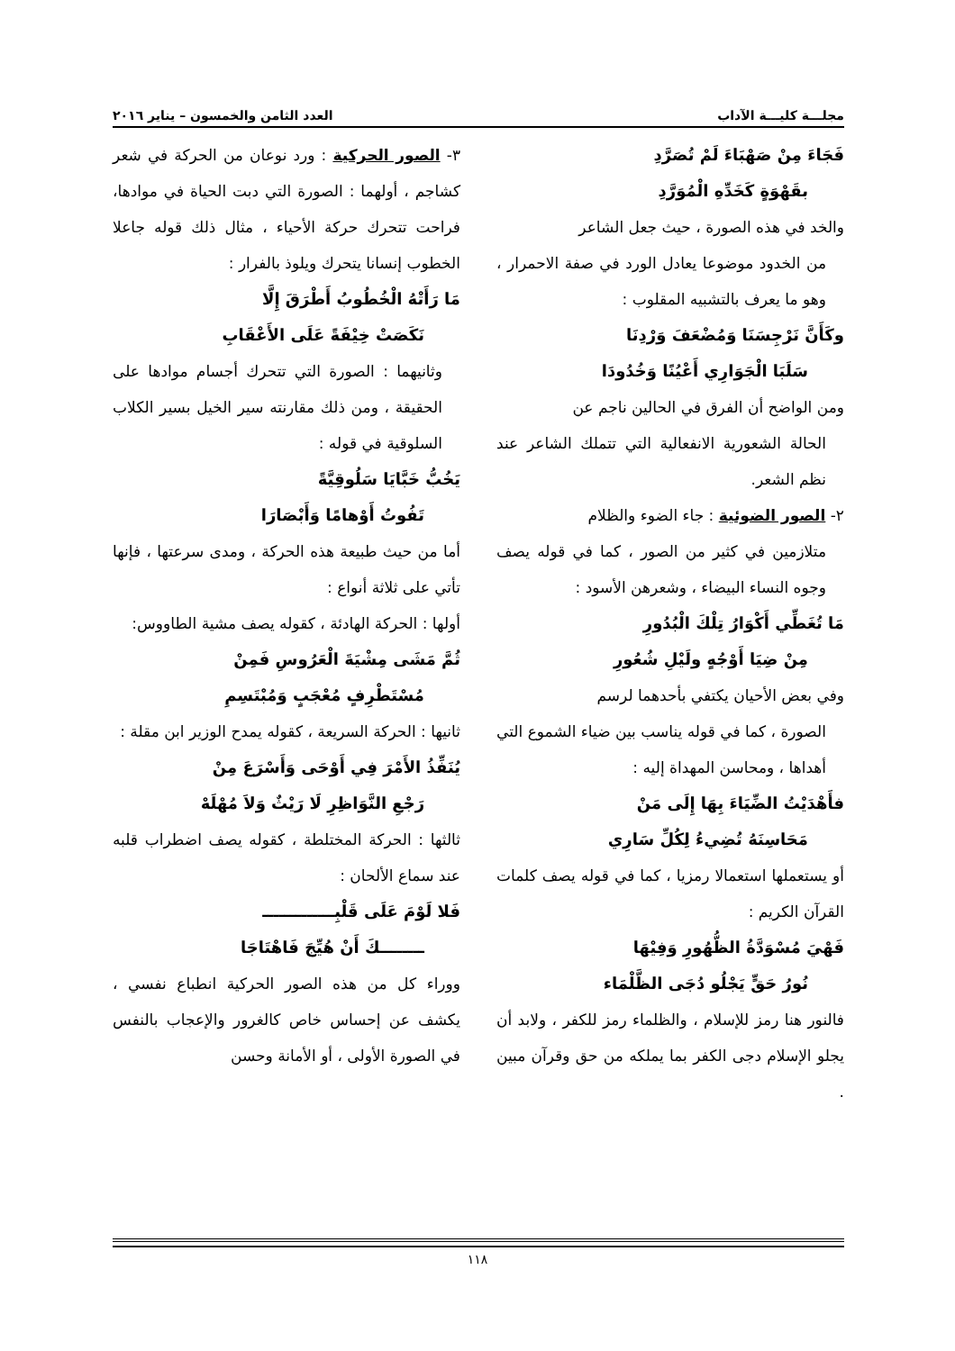مجلـــة كليـــة الآداب العدد الثامن والخمسون – يناير ٢٠١٦
فَجَاءَ مِنْ صَهْبَاءَ لَمْ تُصَرَّدِ
بقَهْوَةٍ كَخَدِّهِ الْمُوَرَّدِ
والخد في هذه الصورة ، حيث جعل الشاعر
من الخدود موضوعا يعادل الورد في صفة الاحمرار ، وهو ما يعرف بالتشبيه المقلوب :
وكَأَنَّ نَرْجِسَنَا وَمُضْعَفَ وَرْدِنَا
سَلَبَا الْجَوَارِي أَعْيُنًا وَخُدُودَا
ومن الواضح أن الفرق في الحالين ناجم عن
الحالة الشعورية الانفعالية التي تتملك الشاعر عند نظم الشعر.
٢- الصور الضوئية : جاء الضوء والظلام
متلازمين في كثير من الصور ، كما في قوله يصف وجوه النساء البيضاء ، وشعرهن الأسود :
مَا تُغَطِّي أَكْوَارُ تِلْكَ الْبُدُورِ
مِنْ ضِيَا أَوْجُهٍ ولَيْلِ شُعُورِ
وفي بعض الأحيان يكتفي بأحدهما لرسم
الصورة ، كما في قوله يناسب بين ضياء الشموع التي أهداها ، ومحاسن المهداة إليه :
فأَهْدَيْتُ الضِّيَاءَ بِهَا إِلَى مَنْ
مَحَاسِنَهُ تُضِيءُ لِكُلِّ سَارِي
أو يستعملها استعمالا رمزيا ، كما في قوله يصف كلمات القرآن الكريم :
فَهْيَ مُسْوَدَّةُ الظُّهُورِ وَفِيْهَا
نُورُ حَقٍّ يَجْلُو دُجَى الظَّلْمَاء
فالنور هنا رمز للإسلام ، والظلماء رمز للكفر ، ولابد أن يجلو الإسلام دجى الكفر بما يملكه من حق وقرآن مبين .
٣- الصور الحركية : ورد نوعان من الحركة في شعر كشاجم ، أولهما : الصورة التي دبت الحياة في موادها، فراحت تتحرك حركة الأحياء ، مثال ذلك قوله جاعلا الخطوب إنسانا يتحرك ويلوذ بالفرار :
مَا رَأَتْهُ الْخُطُوبُ أَطْرَقَ إِلَّا
نَكَصَتْ خِيْفَةً عَلَى الأَعْقَابِ
وثانيهما : الصورة التي تتحرك أجسام موادها على الحقيقة ، ومن ذلك مقارنته سير الخيل بسير الكلاب السلوقية في قوله :
يَخُبُّ خَبَّايَا سَلُوقِيَّةً
تَفُوتُ أَوْهامًا وَأَبْصَارَا
أما من حيث طبيعة هذه الحركة ، ومدى سرعتها ، فإنها تأتي على ثلاثة أنواع :
أولها : الحركة الهادئة ، كقوله يصف مشية الطاووس:
ثُمَّ مَشَى مِشْيَةَ الْعَرُوسِ فَمِنْ
مُسْتَطْرِفٍ مُعْجَبٍ وَمُبْتَسِمِ
ثانيها : الحركة السريعة ، كقوله يمدح الوزير ابن مقلة :
يُنَفِّذُ الأَمْرَ فِي أَوْحَى وَأَسْرَعَ مِنْ
رَجْعِ النَّوَاظِرِ لَا رَيْثٌ وَلاَ مُهْلَهْ
ثالثها : الحركة المختلطة ، كقوله يصف اضطراب قلبه عند سماع الألحان :
فَلا لَوْمَ عَلَى قَلْبِـــــــــــــ
ــــــــكَ أَنْ هُيِّجَ فَاهْتَاجَا
ووراء كل من هذه الصور الحركية انطباع نفسي ، يكشف عن إحساس خاص كالغرور والإعجاب بالنفس في الصورة الأولى ، أو الأمانة وحسن
١١٨